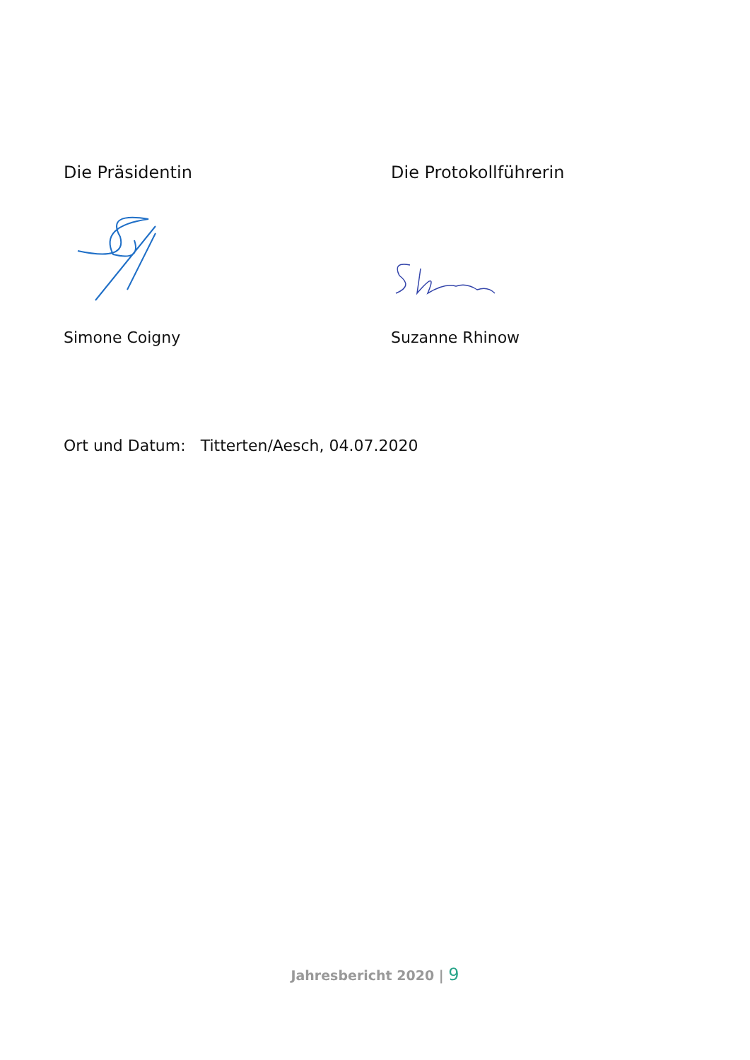Die Präsidentin Die Protokollführerin
Simone Coigny Suzanne Rhinow
Ort und Datum: Titterten/Aesch, 04.07.2020
Jahresbericht 2020 | 9